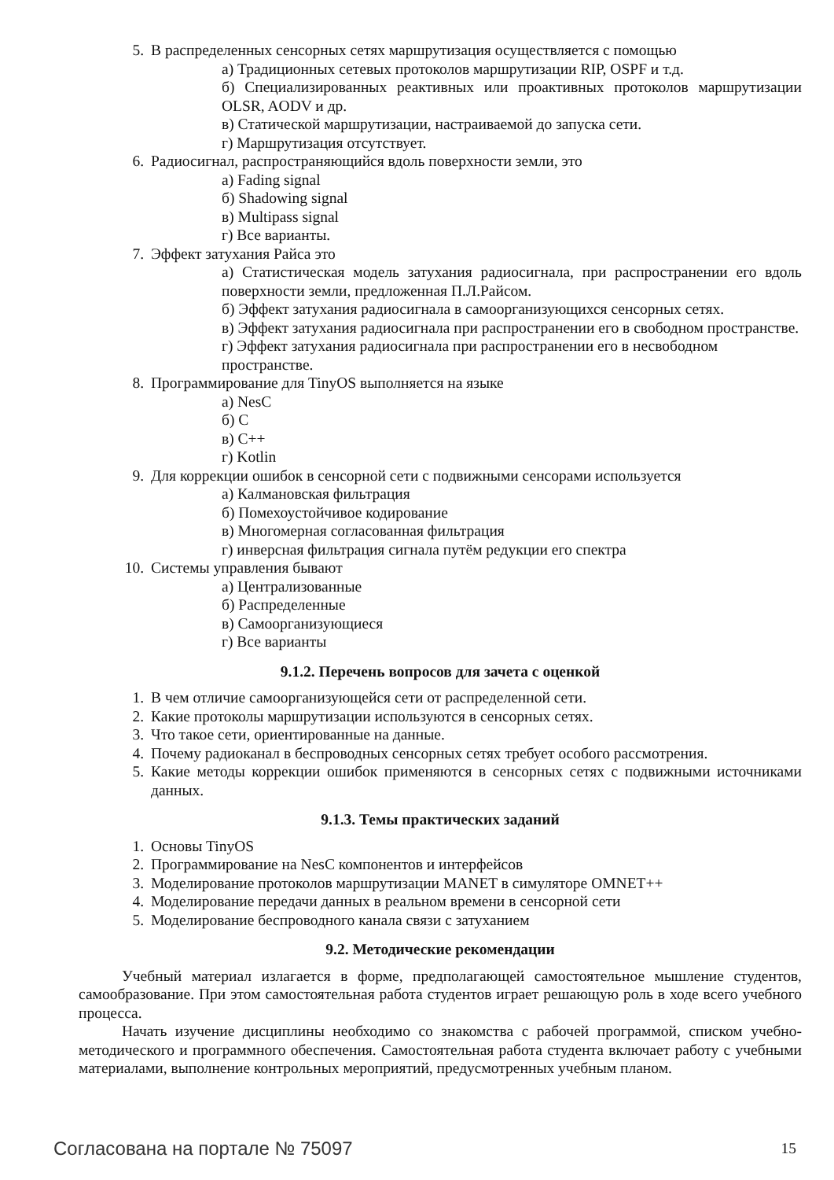5. В распределенных сенсорных сетях маршрутизация осуществляется с помощью
а) Традиционных сетевых протоколов маршрутизации RIP, OSPF и т.д.
б) Специализированных реактивных или проактивных протоколов маршрутизации OLSR, AODV и др.
в) Статической маршрутизации, настраиваемой до запуска сети.
г) Маршрутизация отсутствует.
6. Радиосигнал, распространяющийся вдоль поверхности земли, это
а) Fading signal
б) Shadowing signal
в) Multipass signal
г) Все варианты.
7. Эффект затухания Райса это
а) Статистическая модель затухания радиосигнала, при распространении его вдоль поверхности земли, предложенная П.Л.Райсом.
б) Эффект затухания радиосигнала в самоорганизующихся сенсорных сетях.
в) Эффект затухания радиосигнала при распространении его в свободном пространстве.
г) Эффект затухания радиосигнала при распространении его в несвободном пространстве.
8. Программирование для TinyOS выполняется на языке
а) NesC
б) C
в) C++
г) Kotlin
9. Для коррекции ошибок в сенсорной сети с подвижными сенсорами используется
а) Калмановская фильтрация
б) Помехоустойчивое кодирование
в) Многомерная согласованная фильтрация
г) инверсная фильтрация сигнала путём редукции его спектра
10. Системы управления бывают
а) Централизованные
б) Распределенные
в) Самоорганизующиеся
г) Все варианты
9.1.2. Перечень вопросов для зачета с оценкой
1. В чем отличие самоорганизующейся сети от распределенной сети.
2. Какие протоколы маршрутизации используются в сенсорных сетях.
3. Что такое сети, ориентированные на данные.
4. Почему радиоканал в беспроводных сенсорных сетях требует особого рассмотрения.
5. Какие методы коррекции ошибок применяются в сенсорных сетях с подвижными источниками данных.
9.1.3. Темы практических заданий
1. Основы TinyOS
2. Программирование на NesC компонентов и интерфейсов
3. Моделирование протоколов маршрутизации MANET в симуляторе OMNET++
4. Моделирование передачи данных в реальном времени в сенсорной сети
5. Моделирование беспроводного канала связи с затуханием
9.2. Методические рекомендации
Учебный материал излагается в форме, предполагающей самостоятельное мышление студентов, самообразование. При этом самостоятельная работа студентов играет решающую роль в ходе всего учебного процесса.
Начать изучение дисциплины необходимо со знакомства с рабочей программой, списком учебно-методического и программного обеспечения. Самостоятельная работа студента включает работу с учебными материалами, выполнение контрольных мероприятий, предусмотренных учебным планом.
Согласована на портале № 75097 15